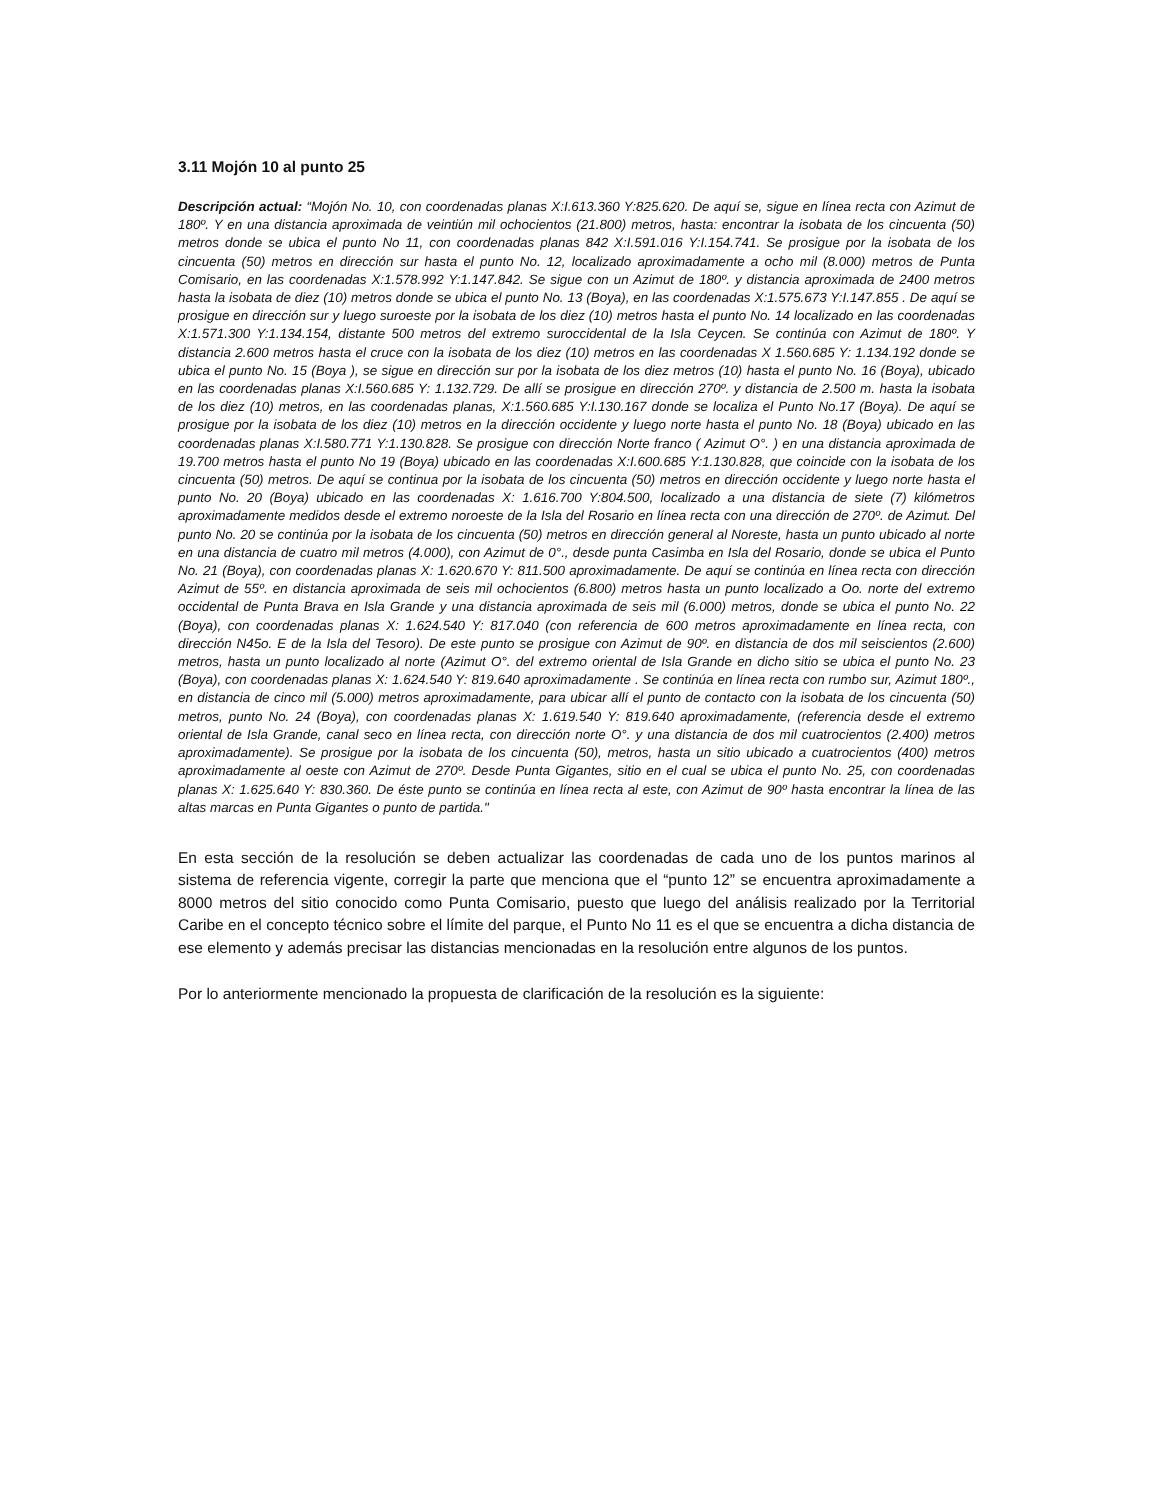3.11 Mojón 10 al punto 25
Descripción actual: “Mojón No. 10, con coordenadas planas X:I.613.360 Y:825.620. De aquí se, sigue en línea recta con Azimut de 180º. Y en una distancia aproximada de veintiún mil ochocientos (21.800) metros, hasta: encontrar la isobata de los cincuenta (50) metros donde se ubica el punto No 11, con coordenadas planas 842 X:I.591.016 Y:I.154.741. Se prosigue por la isobata de los cincuenta (50) metros en dirección sur hasta el punto No. 12, localizado aproximadamente a ocho mil (8.000) metros de Punta Comisario, en las coordenadas X:1.578.992 Y:1.147.842. Se sigue con un Azimut de 180º. y distancia aproximada de 2400 metros hasta la isobata de diez (10) metros donde se ubica el punto No. 13 (Boya), en las coordenadas X:1.575.673 Y:I.147.855 . De aquí se prosigue en dirección sur y luego suroeste por la isobata de los diez (10) metros hasta el punto No. 14 localizado en las coordenadas X:1.571.300 Y:1.134.154, distante 500 metros del extremo suroccidental de la Isla Ceycen. Se continúa con Azimut de 180º. Y distancia 2.600 metros hasta el cruce con la isobata de los diez (10) metros en las coordenadas X 1.560.685 Y: 1.134.192 donde se ubica el punto No. 15 (Boya ), se sigue en dirección sur por la isobata de los diez metros (10) hasta el punto No. 16 (Boya), ubicado en las coordenadas planas X:I.560.685 Y: 1.132.729. De allí se prosigue en dirección 270º. y distancia de 2.500 m. hasta la isobata de los diez (10) metros, en las coordenadas planas, X:1.560.685 Y:I.130.167 donde se localiza el Punto No.17 (Boya). De aquí se prosigue por la isobata de los diez (10) metros en la dirección occidente y luego norte hasta el punto No. 18 (Boya) ubicado en las coordenadas planas X:I.580.771 Y:1.130.828. Se prosigue con dirección Norte franco ( Azimut O°. ) en una distancia aproximada de 19.700 metros hasta el punto No 19 (Boya) ubicado en las coordenadas X:I.600.685 Y:1.130.828, que coincide con la isobata de los cincuenta (50) metros. De aquí se continua por la isobata de los cincuenta (50) metros en dirección occidente y luego norte hasta el punto No. 20 (Boya) ubicado en las coordenadas X: 1.616.700 Y:804.500, localizado a una distancia de siete (7) kilómetros aproximadamente medidos desde el extremo noroeste de la Isla del Rosario en línea recta con una dirección de 270º. de Azimut. Del punto No. 20 se continúa por la isobata de los cincuenta (50) metros en dirección general al Noreste, hasta un punto ubicado al norte en una distancia de cuatro mil metros (4.000), con Azimut de 0°., desde punta Casimba en Isla del Rosario, donde se ubica el Punto No. 21 (Boya), con coordenadas planas X: 1.620.670 Y: 811.500 aproximadamente. De aquí se continúa en línea recta con dirección Azimut de 55º. en distancia aproximada de seis mil ochocientos (6.800) metros hasta un punto localizado a Oo. norte del extremo occidental de Punta Brava en Isla Grande y una distancia aproximada de seis mil (6.000) metros, donde se ubica el punto No. 22 (Boya), con coordenadas planas X: 1.624.540 Y: 817.040 (con referencia de 600 metros aproximadamente en línea recta, con dirección N45o. E de la Isla del Tesoro). De este punto se prosigue con Azimut de 90º. en distancia de dos mil seiscientos (2.600) metros, hasta un punto localizado al norte (Azimut O°. del extremo oriental de Isla Grande en dicho sitio se ubica el punto No. 23 (Boya), con coordenadas planas X: 1.624.540 Y: 819.640 aproximadamente . Se continúa en línea recta con rumbo sur, Azimut 180º., en distancia de cinco mil (5.000) metros aproximadamente, para ubicar allí el punto de contacto con la isobata de los cincuenta (50) metros, punto No. 24 (Boya), con coordenadas planas X: 1.619.540 Y: 819.640 aproximadamente, (referencia desde el extremo oriental de Isla Grande, canal seco en línea recta, con dirección norte O°. y una distancia de dos mil cuatrocientos (2.400) metros aproximadamente). Se prosigue por la isobata de los cincuenta (50), metros, hasta un sitio ubicado a cuatrocientos (400) metros aproximadamente al oeste con Azimut de 270º. Desde Punta Gigantes, sitio en el cual se ubica el punto No. 25, con coordenadas planas X: 1.625.640 Y: 830.360. De éste punto se continúa en línea recta al este, con Azimut de 90º hasta encontrar la línea de las altas marcas en Punta Gigantes o punto de partida."
En esta sección de la resolución se deben actualizar las coordenadas de cada uno de los puntos marinos al sistema de referencia vigente, corregir la parte que menciona que el “punto 12” se encuentra aproximadamente a 8000 metros del sitio conocido como Punta Comisario, puesto que luego del análisis realizado por la Territorial Caribe en el concepto técnico sobre el límite del parque, el Punto No 11 es el que se encuentra a dicha distancia de ese elemento y además precisar las distancias mencionadas en la resolución entre algunos de los puntos.
Por lo anteriormente mencionado la propuesta de clarificación de la resolución es la siguiente: